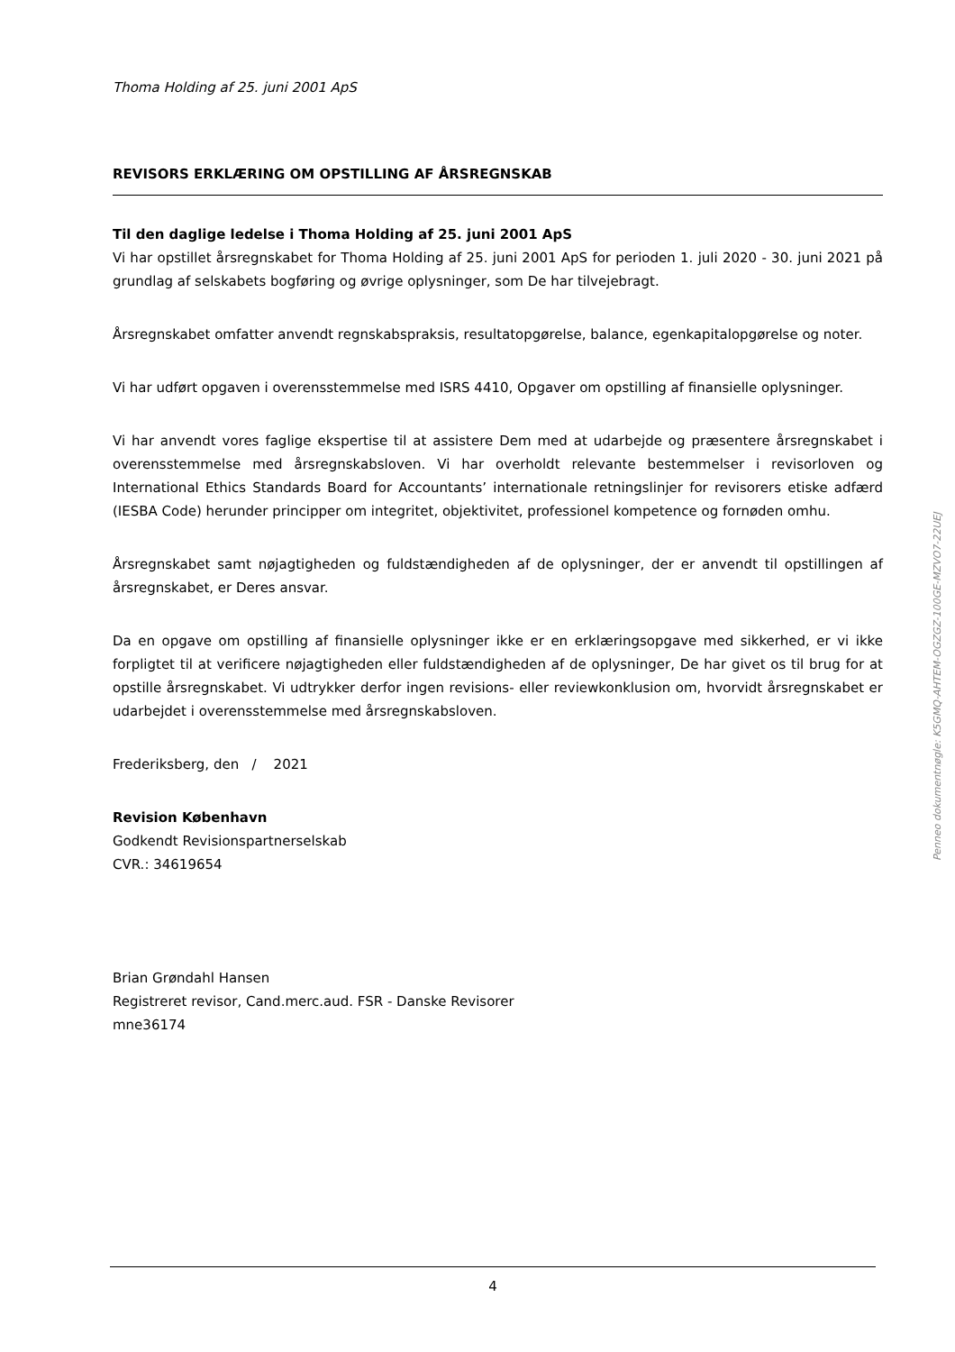Thoma Holding af 25. juni 2001 ApS
REVISORS ERKLÆRING OM OPSTILLING AF ÅRSREGNSKAB
Til den daglige ledelse i Thoma Holding af 25. juni 2001 ApS
Vi har opstillet årsregnskabet for Thoma Holding af 25. juni 2001 ApS for perioden 1. juli 2020 - 30. juni 2021 på grundlag af selskabets bogføring og øvrige oplysninger, som De har tilvejebragt.
Årsregnskabet omfatter anvendt regnskabspraksis, resultatopgørelse, balance, egenkapitalopgørelse og noter.
Vi har udført opgaven i overensstemmelse med ISRS 4410, Opgaver om opstilling af finansielle oplysninger.
Vi har anvendt vores faglige ekspertise til at assistere Dem med at udarbejde og præsentere årsregnskabet i overensstemmelse med årsregnskabsloven. Vi har overholdt relevante bestemmelser i revisorloven og International Ethics Standards Board for Accountants’ internationale retningslinjer for revisorers etiske adfærd (IESBA Code) herunder principper om integritet, objektivitet, professionel kompetence og fornøden omhu.
Årsregnskabet samt nøjagtigheden og fuldstændigheden af de oplysninger, der er anvendt til opstillingen af årsregnskabet, er Deres ansvar.
Da en opgave om opstilling af finansielle oplysninger ikke er en erklæringsopgave med sikkerhed, er vi ikke forpligtet til at verificere nøjagtigheden eller fuldstændigheden af de oplysninger, De har givet os til brug for at opstille årsregnskabet. Vi udtrykker derfor ingen revisions- eller reviewkonklusion om, hvorvidt årsregnskabet er udarbejdet i overensstemmelse med årsregnskabsloven.
Frederiksberg, den / 2021
Revision København
Godkendt Revisionspartnerselskab
CVR.: 34619654
Brian Grøndahl Hansen
Registreret revisor, Cand.merc.aud. FSR - Danske Revisorer
mne36174
Penneo dokumentnøgle: K5GMQ-AHTEM-OGZGZ-100GE-MZVO7-22UEJ
4